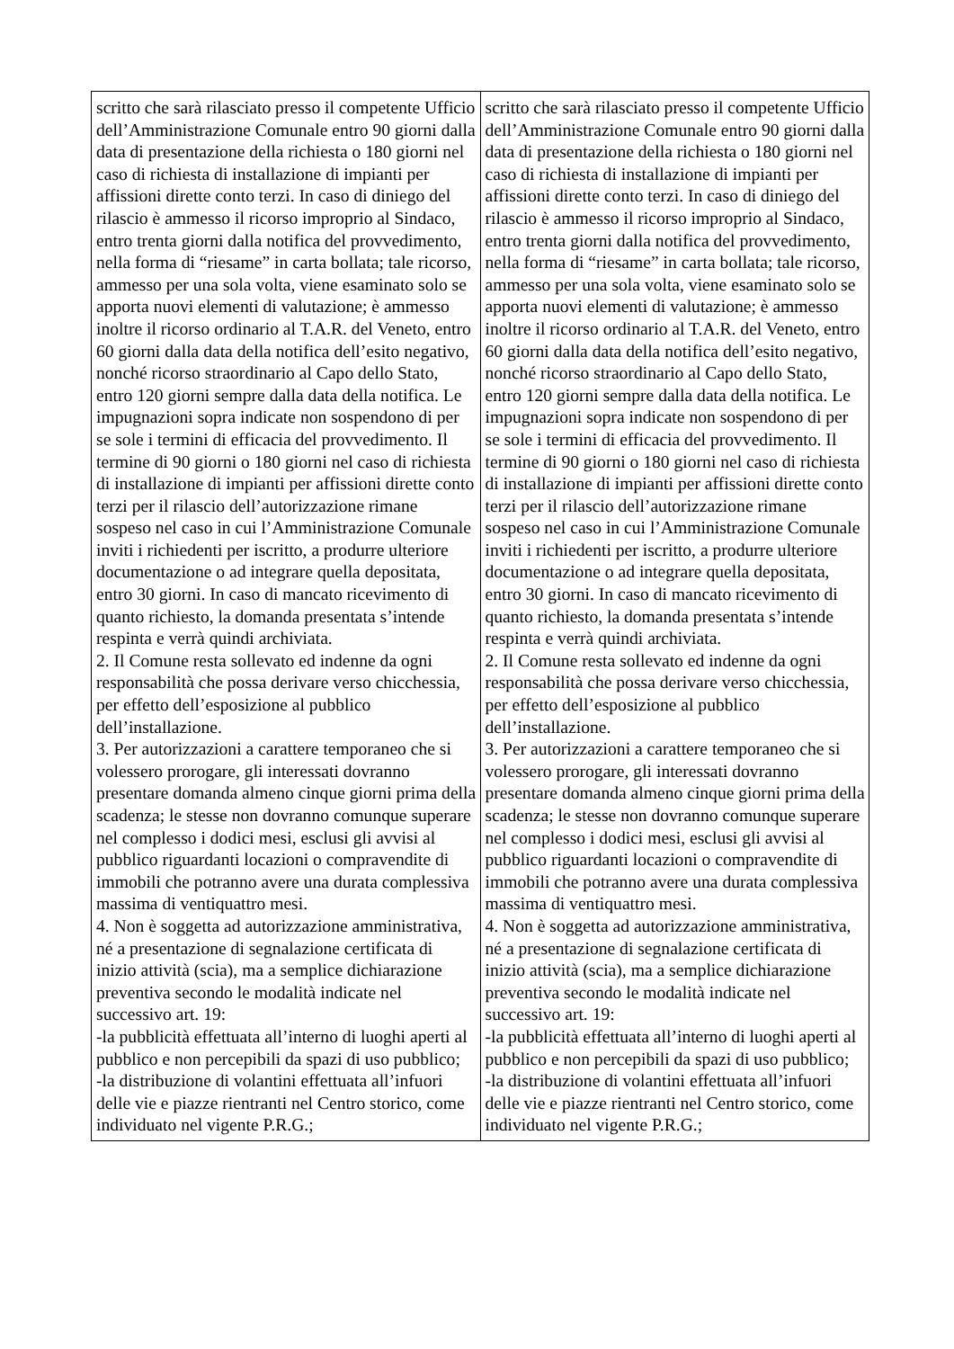| scritto che sarà rilasciato presso il competente Ufficio dell’Amministrazione Comunale entro 90 giorni dalla data di presentazione della richiesta o 180 giorni nel caso di richiesta di installazione di impianti per affissioni dirette conto terzi. In caso di diniego del rilascio è ammesso il ricorso improprio al Sindaco, entro trenta giorni dalla notifica del provvedimento, nella forma di “riesame” in carta bollata; tale ricorso, ammesso per una sola volta, viene esaminato solo se apporta nuovi elementi di valutazione; è ammesso inoltre il ricorso ordinario al T.A.R. del Veneto, entro 60 giorni dalla data della notifica dell’esito negativo, nonché ricorso straordinario al Capo dello Stato, entro 120 giorni sempre dalla data della notifica. Le impugnazioni sopra indicate non sospendono di per se sole i termini di efficacia del provvedimento. Il termine di 90 giorni o 180 giorni nel caso di richiesta di installazione di impianti per affissioni dirette conto terzi per il rilascio dell’autorizzazione rimane sospeso nel caso in cui l’Amministrazione Comunale inviti i richiedenti per iscritto, a produrre ulteriore documentazione o ad integrare quella depositata, entro 30 giorni. In caso di mancato ricevimento di quanto richiesto, la domanda presentata s’intende respinta e verrà quindi archiviata. 2. Il Comune resta sollevato ed indenne da ogni responsabilità che possa derivare verso chicchessia, per effetto dell’esposizione al pubblico dell’installazione. 3. Per autorizzazioni a carattere temporaneo che si volessero prorogare, gli interessati dovranno presentare domanda almeno cinque giorni prima della scadenza; le stesse non dovranno comunque superare nel complesso i dodici mesi, esclusi gli avvisi al pubblico riguardanti locazioni o compravendite di immobili che potranno avere una durata complessiva massima di ventiquattro mesi. 4. Non è soggetta ad autorizzazione amministrativa, né a presentazione di segnalazione certificata di inizio attività (scia), ma a semplice dichiarazione preventiva secondo le modalità indicate nel successivo art. 19: -la pubblicità effettuata all’interno di luoghi aperti al pubblico e non percepibili da spazi di uso pubblico; -la distribuzione di volantini effettuata all’infuori delle vie e piazze rientranti nel Centro storico, come individuato nel vigente P.R.G.; | scritto che sarà rilasciato presso il competente Ufficio dell’Amministrazione Comunale entro 90 giorni dalla data di presentazione della richiesta o 180 giorni nel caso di richiesta di installazione di impianti per affissioni dirette conto terzi. In caso di diniego del rilascio è ammesso il ricorso improprio al Sindaco, entro trenta giorni dalla notifica del provvedimento, nella forma di “riesame” in carta bollata; tale ricorso, ammesso per una sola volta, viene esaminato solo se apporta nuovi elementi di valutazione; è ammesso inoltre il ricorso ordinario al T.A.R. del Veneto, entro 60 giorni dalla data della notifica dell’esito negativo, nonché ricorso straordinario al Capo dello Stato, entro 120 giorni sempre dalla data della notifica. Le impugnazioni sopra indicate non sospendono di per se sole i termini di efficacia del provvedimento. Il termine di 90 giorni o 180 giorni nel caso di richiesta di installazione di impianti per affissioni dirette conto terzi per il rilascio dell’autorizzazione rimane sospeso nel caso in cui l’Amministrazione Comunale inviti i richiedenti per iscritto, a produrre ulteriore documentazione o ad integrare quella depositata, entro 30 giorni. In caso di mancato ricevimento di quanto richiesto, la domanda presentata s’intende respinta e verrà quindi archiviata. 2. Il Comune resta sollevato ed indenne da ogni responsabilità che possa derivare verso chicchessia, per effetto dell’esposizione al pubblico dell’installazione. 3. Per autorizzazioni a carattere temporaneo che si volessero prorogare, gli interessati dovranno presentare domanda almeno cinque giorni prima della scadenza; le stesse non dovranno comunque superare nel complesso i dodici mesi, esclusi gli avvisi al pubblico riguardanti locazioni o compravendite di immobili che potranno avere una durata complessiva massima di ventiquattro mesi. 4. Non è soggetta ad autorizzazione amministrativa, né a presentazione di segnalazione certificata di inizio attività (scia), ma a semplice dichiarazione preventiva secondo le modalità indicate nel successivo art. 19: -la pubblicità effettuata all’interno di luoghi aperti al pubblico e non percepibili da spazi di uso pubblico; -la distribuzione di volantini effettuata all’infuori delle vie e piazze rientranti nel Centro storico, come individuato nel vigente P.R.G.; |